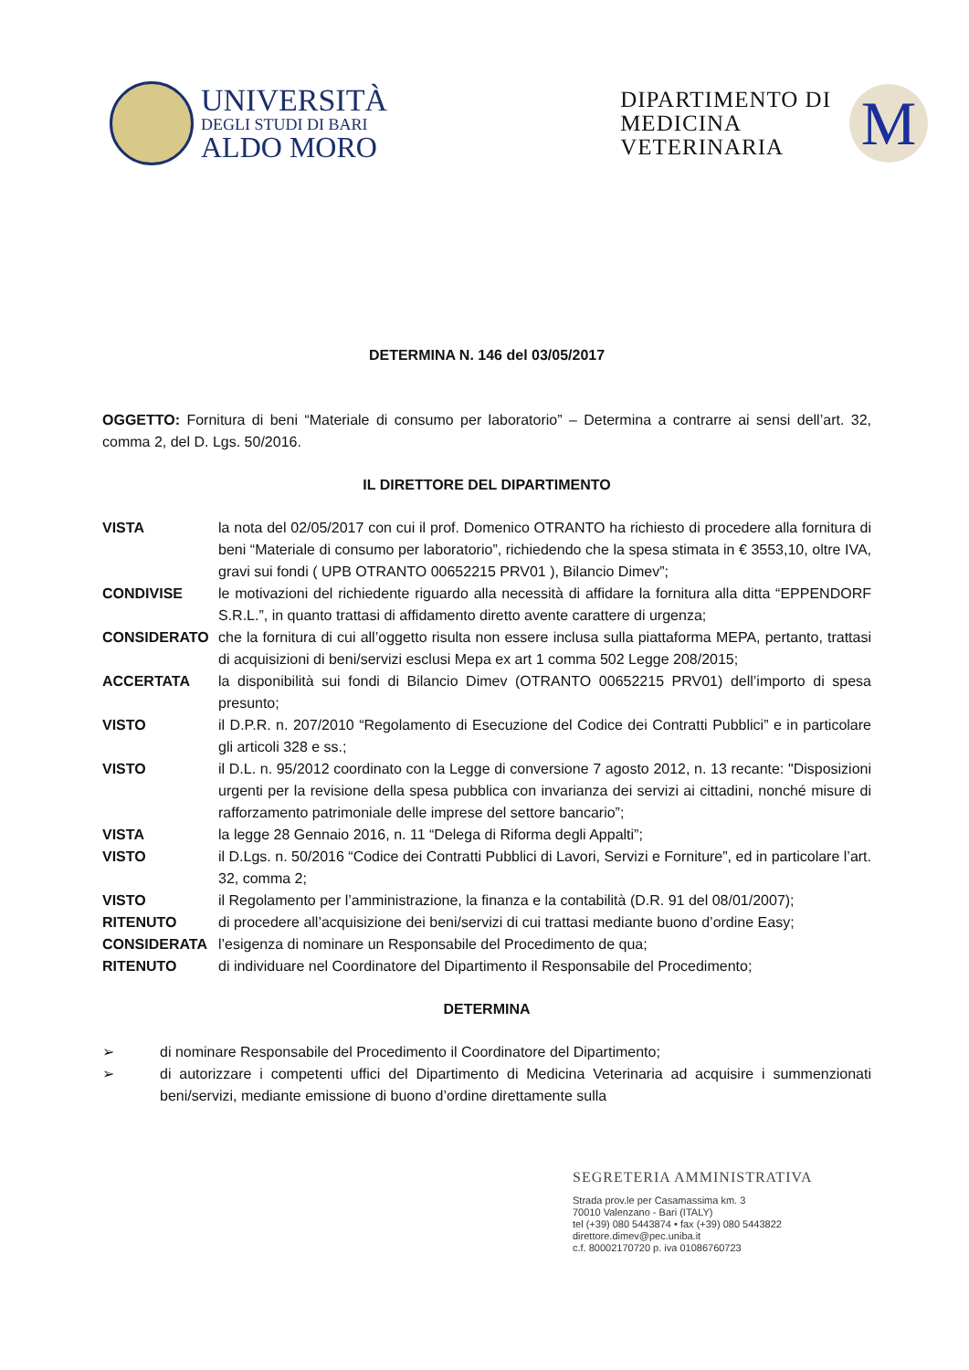UNIVERSITÀ
DEGLI STUDI DI BARI
ALDO MORO
DIPARTIMENTO DI
MEDICINA
VETERINARIA
M
DETERMINA N. 146 del 03/05/2017
OGGETTO: Fornitura di beni “Materiale di consumo per laboratorio” – Determina a contrarre ai sensi dell’art. 32, comma 2, del D. Lgs. 50/2016.
IL DIRETTORE DEL DIPARTIMENTO
| VISTA | la nota del 02/05/2017 con cui il prof. Domenico OTRANTO ha richiesto di procedere alla fornitura di beni “Materiale di consumo per laboratorio”, richiedendo che la spesa stimata in € 3553,10, oltre IVA, gravi sui fondi ( UPB OTRANTO 00652215 PRV01 ), Bilancio Dimev”; |
| CONDIVISE | le motivazioni del richiedente riguardo alla necessità di affidare la fornitura alla ditta “EPPENDORF S.R.L.”, in quanto trattasi di affidamento diretto avente carattere di urgenza; |
| CONSIDERATO | che la fornitura di cui all’oggetto risulta non essere inclusa sulla piattaforma MEPA, pertanto, trattasi di acquisizioni di beni/servizi esclusi Mepa ex art 1 comma 502 Legge 208/2015; |
| ACCERTATA | la disponibilità sui fondi di Bilancio Dimev (OTRANTO 00652215 PRV01) dell’importo di spesa presunto; |
| VISTO | il D.P.R. n. 207/2010 “Regolamento di Esecuzione del Codice dei Contratti Pubblici” e in particolare gli articoli 328 e ss.; |
| VISTO | il D.L. n. 95/2012 coordinato con la Legge di conversione 7 agosto 2012, n. 13 recante: "Disposizioni urgenti per la revisione della spesa pubblica con invarianza dei servizi ai cittadini, nonché misure di rafforzamento patrimoniale delle imprese del settore bancario”; |
| VISTA | la legge 28 Gennaio 2016, n. 11 “Delega di Riforma degli Appalti”; |
| VISTO | il D.Lgs. n. 50/2016 “Codice dei Contratti Pubblici di Lavori, Servizi e Forniture”, ed in particolare l’art. 32, comma 2; |
| VISTO | il Regolamento per l’amministrazione, la finanza e la contabilità (D.R. 91 del 08/01/2007); |
| RITENUTO | di procedere all’acquisizione dei beni/servizi di cui trattasi mediante buono d’ordine Easy; |
| CONSIDERATA | l’esigenza di nominare un Responsabile del Procedimento de qua; |
| RITENUTO | di individuare nel Coordinatore del Dipartimento il Responsabile del Procedimento; |
DETERMINA
➢ di nominare Responsabile del Procedimento il Coordinatore del Dipartimento;
➢ di autorizzare i competenti uffici del Dipartimento di Medicina Veterinaria ad acquisire i summenzionati beni/servizi, mediante emissione di buono d’ordine direttamente sulla
SEGRETERIA AMMINISTRATIVA
Strada prov.le per Casamassima km. 3
70010 Valenzano - Bari (ITALY)
tel (+39) 080 5443874 • fax (+39) 080 5443822
direttore.dimev@pec.uniba.it
c.f. 80002170720 p. iva 01086760723